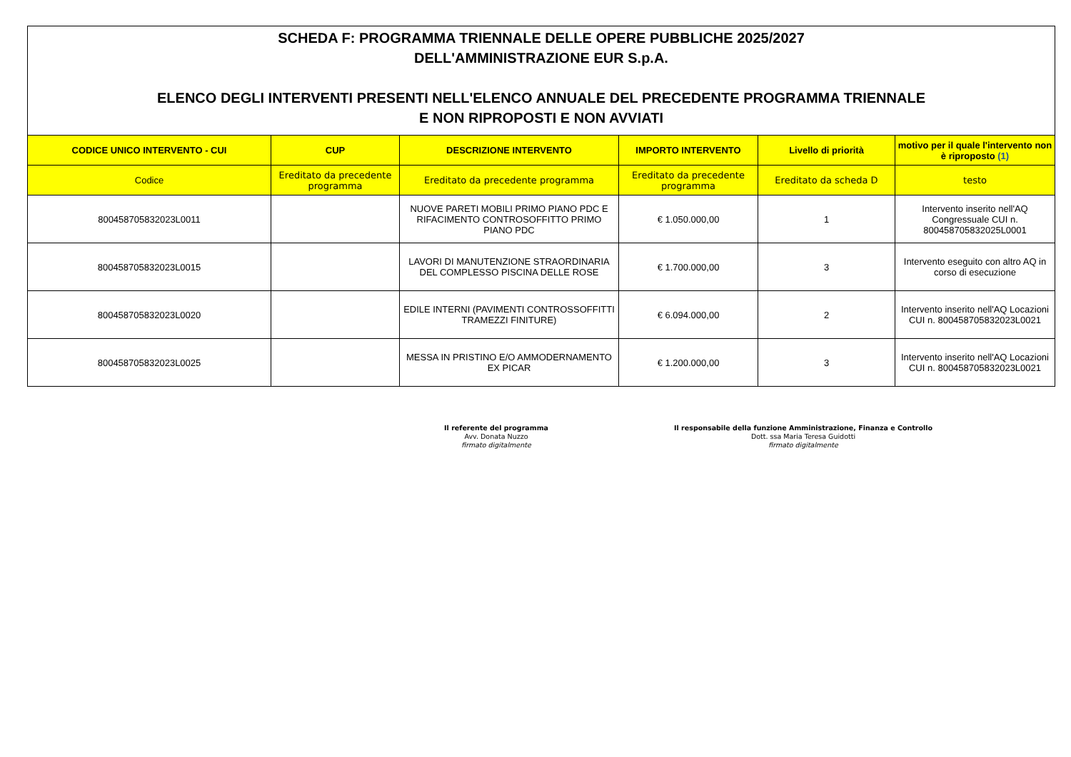SCHEDA F: PROGRAMMA TRIENNALE DELLE OPERE PUBBLICHE 2025/2027
DELL'AMMINISTRAZIONE EUR S.p.A.
ELENCO DEGLI INTERVENTI PRESENTI NELL'ELENCO ANNUALE DEL PRECEDENTE PROGRAMMA TRIENNALE
E NON RIPROPOSTI E NON AVVIATI
| CODICE UNICO INTERVENTO - CUI | CUP | DESCRIZIONE INTERVENTO | IMPORTO INTERVENTO | Livello di priorità | motivo per il quale l'intervento non è riproposto (1) |
| --- | --- | --- | --- | --- | --- |
| Codice | Ereditato da precedente programma | Ereditato da precedente programma | Ereditato da precedente programma | Ereditato da scheda D | testo |
| 800458705832023L0011 | | NUOVE PARETI MOBILI PRIMO PIANO PDC E RIFACIMENTO CONTROSOFFITTO PRIMO PIANO PDC | € 1.050.000,00 | 1 | Intervento inserito nell'AQ Congressuale CUI n. 800458705832025L0001 |
| 800458705832023L0015 | | LAVORI DI MANUTENZIONE STRAORDINARIA DEL COMPLESSO PISCINA DELLE ROSE | € 1.700.000,00 | 3 | Intervento eseguito con altro AQ in corso di esecuzione |
| 800458705832023L0020 | | EDILE INTERNI (PAVIMENTI CONTROSSOFFITTI TRAMEZZI FINITURE) | € 6.094.000,00 | 2 | Intervento inserito nell'AQ Locazioni CUI n. 800458705832023L0021 |
| 800458705832023L0025 | | MESSA IN PRISTINO E/O AMMODERNAMENTO EX PICAR | € 1.200.000,00 | 3 | Intervento inserito nell'AQ Locazioni CUI n. 800458705832023L0021 |
Il referente del programma
Avv. Donata Nuzzo
firmato digitalmente
Il responsabile della funzione Amministrazione, Finanza e Controllo
Dott. ssa Maria Teresa Guidotti
firmato digitalmente